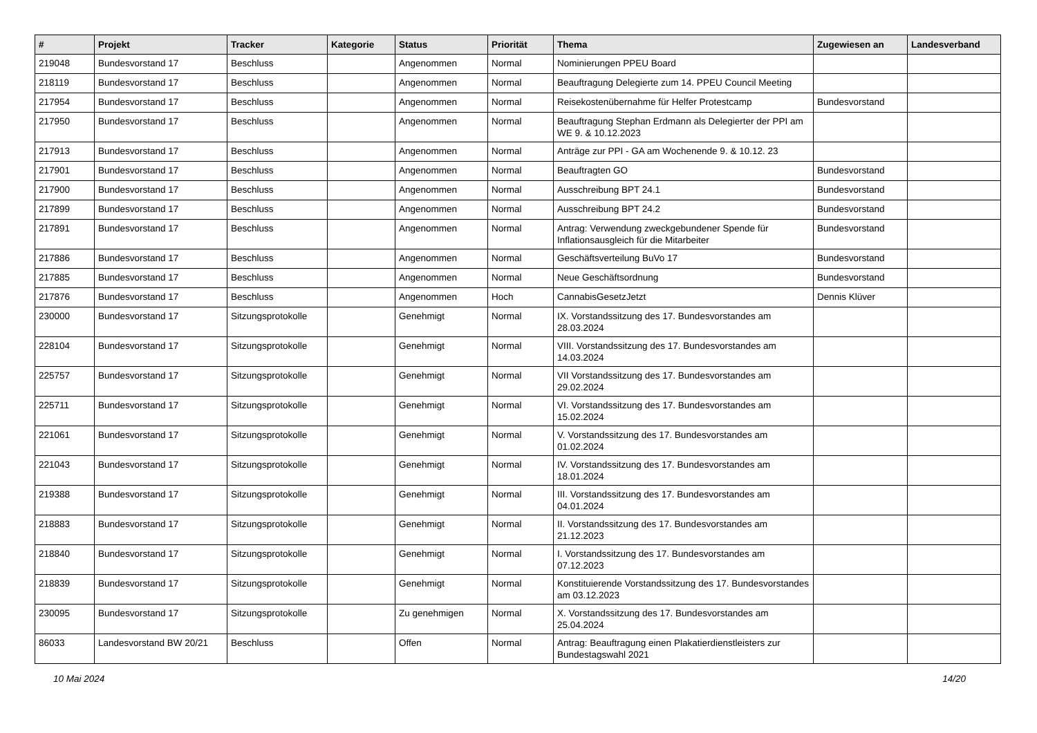| # | Projekt | Tracker | Kategorie | Status | Priorität | Thema | Zugewiesen an | Landesverband |
| --- | --- | --- | --- | --- | --- | --- | --- | --- |
| 219048 | Bundesvorstand 17 | Beschluss | | Angenommen | Normal | Nominierungen PPEU Board | | |
| 218119 | Bundesvorstand 17 | Beschluss | | Angenommen | Normal | Beauftragung Delegierte zum 14. PPEU Council Meeting | | |
| 217954 | Bundesvorstand 17 | Beschluss | | Angenommen | Normal | Reisekostenübernahme für Helfer Protestcamp | Bundesvorstand | |
| 217950 | Bundesvorstand 17 | Beschluss | | Angenommen | Normal | Beauftragung Stephan Erdmann als Delegierter der PPI am WE 9. & 10.12.2023 | | |
| 217913 | Bundesvorstand 17 | Beschluss | | Angenommen | Normal | Anträge zur PPI - GA am Wochenende 9. & 10.12. 23 | | |
| 217901 | Bundesvorstand 17 | Beschluss | | Angenommen | Normal | Beauftragten GO | Bundesvorstand | |
| 217900 | Bundesvorstand 17 | Beschluss | | Angenommen | Normal | Ausschreibung BPT 24.1 | Bundesvorstand | |
| 217899 | Bundesvorstand 17 | Beschluss | | Angenommen | Normal | Ausschreibung BPT 24.2 | Bundesvorstand | |
| 217891 | Bundesvorstand 17 | Beschluss | | Angenommen | Normal | Antrag: Verwendung zweckgebundener Spende für Inflationsausgleich für die Mitarbeiter | Bundesvorstand | |
| 217886 | Bundesvorstand 17 | Beschluss | | Angenommen | Normal | Geschäftsverteilung BuVo 17 | Bundesvorstand | |
| 217885 | Bundesvorstand 17 | Beschluss | | Angenommen | Normal | Neue Geschäftsordnung | Bundesvorstand | |
| 217876 | Bundesvorstand 17 | Beschluss | | Angenommen | Hoch | CannabisGesetzJetzt | Dennis Klüver | |
| 230000 | Bundesvorstand 17 | Sitzungsprotokolle | | Genehmigt | Normal | IX. Vorstandssitzung des 17. Bundesvorstandes am 28.03.2024 | | |
| 228104 | Bundesvorstand 17 | Sitzungsprotokolle | | Genehmigt | Normal | VIII. Vorstandssitzung des 17. Bundesvorstandes am 14.03.2024 | | |
| 225757 | Bundesvorstand 17 | Sitzungsprotokolle | | Genehmigt | Normal | VII Vorstandssitzung des 17. Bundesvorstandes am 29.02.2024 | | |
| 225711 | Bundesvorstand 17 | Sitzungsprotokolle | | Genehmigt | Normal | VI. Vorstandssitzung des 17. Bundesvorstandes am 15.02.2024 | | |
| 221061 | Bundesvorstand 17 | Sitzungsprotokolle | | Genehmigt | Normal | V. Vorstandssitzung des 17. Bundesvorstandes am 01.02.2024 | | |
| 221043 | Bundesvorstand 17 | Sitzungsprotokolle | | Genehmigt | Normal | IV. Vorstandssitzung des 17. Bundesvorstandes am 18.01.2024 | | |
| 219388 | Bundesvorstand 17 | Sitzungsprotokolle | | Genehmigt | Normal | III. Vorstandssitzung des 17. Bundesvorstandes am 04.01.2024 | | |
| 218883 | Bundesvorstand 17 | Sitzungsprotokolle | | Genehmigt | Normal | II. Vorstandssitzung des 17. Bundesvorstandes am 21.12.2023 | | |
| 218840 | Bundesvorstand 17 | Sitzungsprotokolle | | Genehmigt | Normal | I. Vorstandssitzung des 17. Bundesvorstandes am 07.12.2023 | | |
| 218839 | Bundesvorstand 17 | Sitzungsprotokolle | | Genehmigt | Normal | Konstituierende Vorstandssitzung des 17. Bundesvorstandes am 03.12.2023 | | |
| 230095 | Bundesvorstand 17 | Sitzungsprotokolle | | Zu genehmigen | Normal | X. Vorstandssitzung des 17. Bundesvorstandes am 25.04.2024 | | |
| 86033 | Landesvorstand BW 20/21 | Beschluss | | Offen | Normal | Antrag: Beauftragung einen Plakatierdienstleisters zur Bundestagswahl 2021 | | |
10 Mai 2024 14/20